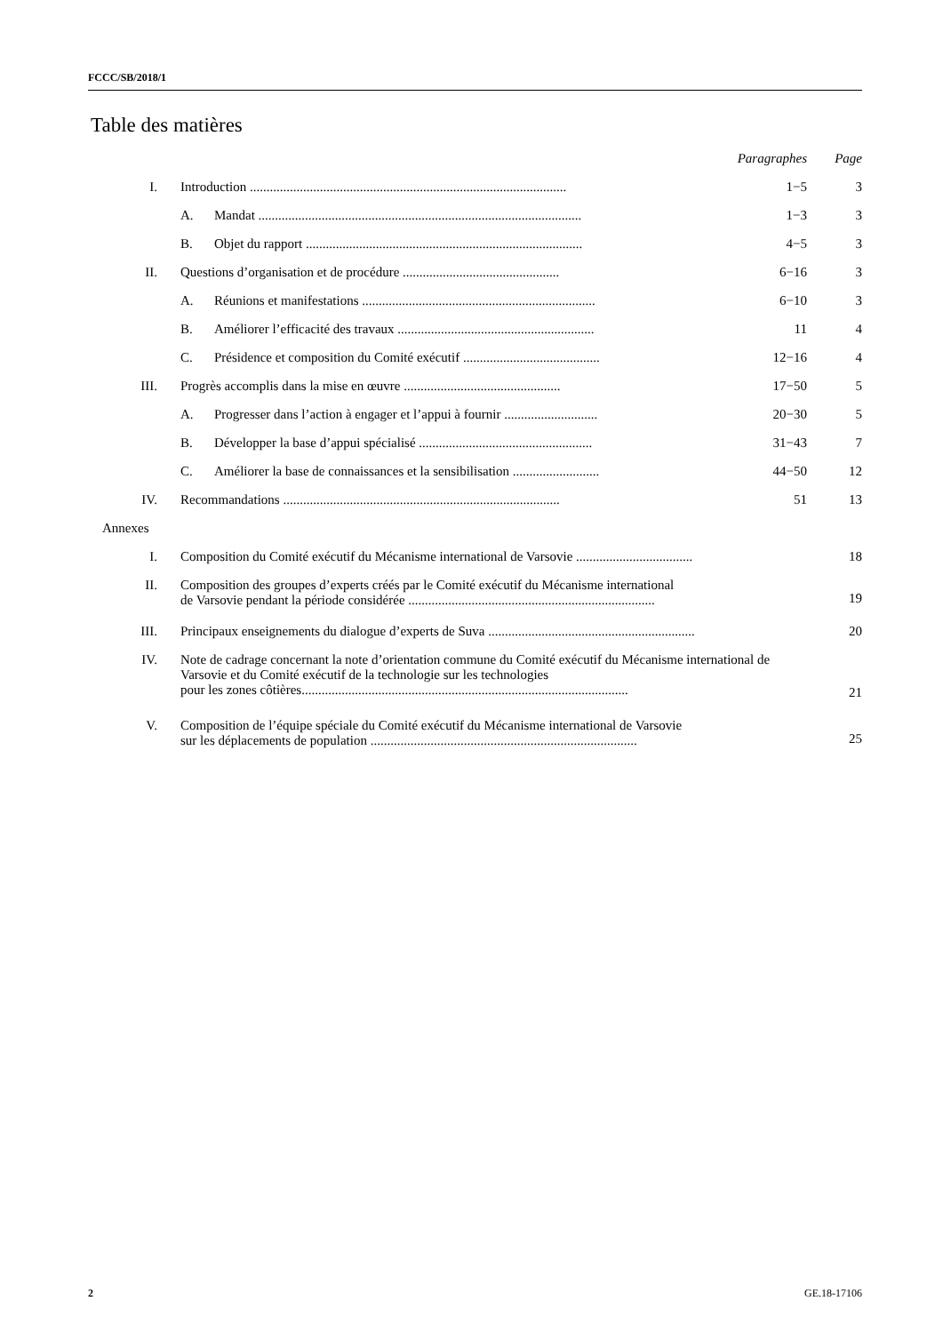FCCC/SB/2018/1
Table des matières
| | | | Paragraphes | Page |
| I. | Introduction ............................................................................................... | | 1−5 | 3 |
| | A. | Mandat ................................................................................................. | 1−3 | 3 |
| | B. | Objet du rapport ................................................................................... | 4−5 | 3 |
| II. | Questions d’organisation et de procédure ............................................... | | 6−16 | 3 |
| | A. | Réunions et manifestations ...................................................................... | 6−10 | 3 |
| | B. | Améliorer l’efficacité des travaux ........................................................... | 11 | 4 |
| | C. | Présidence et composition du Comité exécutif ......................................... | 12−16 | 4 |
| III. | Progrès accomplis dans la mise en œuvre ............................................... | | 17−50 | 5 |
| | A. | Progresser dans l’action à engager et l’appui à fournir ............................ | 20−30 | 5 |
| | B. | Développer la base d’appui spécialisé .................................................... | 31−43 | 7 |
| | C. | Améliorer la base de connaissances et la sensibilisation .......................... | 44−50 | 12 |
| IV. | Recommandations ................................................................................... | | 51 | 13 |
| Annexes | | | | |
| I. | Composition du Comité exécutif du Mécanisme international de Varsovie ................................... | | | 18 |
| II. | Composition des groupes d’experts créés par le Comité exécutif du Mécanisme international de Varsovie pendant la période considérée .......................................................................... | | | 19 |
| III. | Principaux enseignements du dialogue d’experts de Suva .............................................................. | | | 20 |
| IV. | Note de cadrage concernant la note d’orientation commune du Comité exécutif du Mécanisme international de Varsovie et du Comité exécutif de la technologie sur les technologies pour les zones côtières.................................................................................................. | | | 21 |
| V. | Composition de l’équipe spéciale du Comité exécutif du Mécanisme international de Varsovie sur les déplacements de population ................................................................................ | | | 25 |
2 GE.18-17106